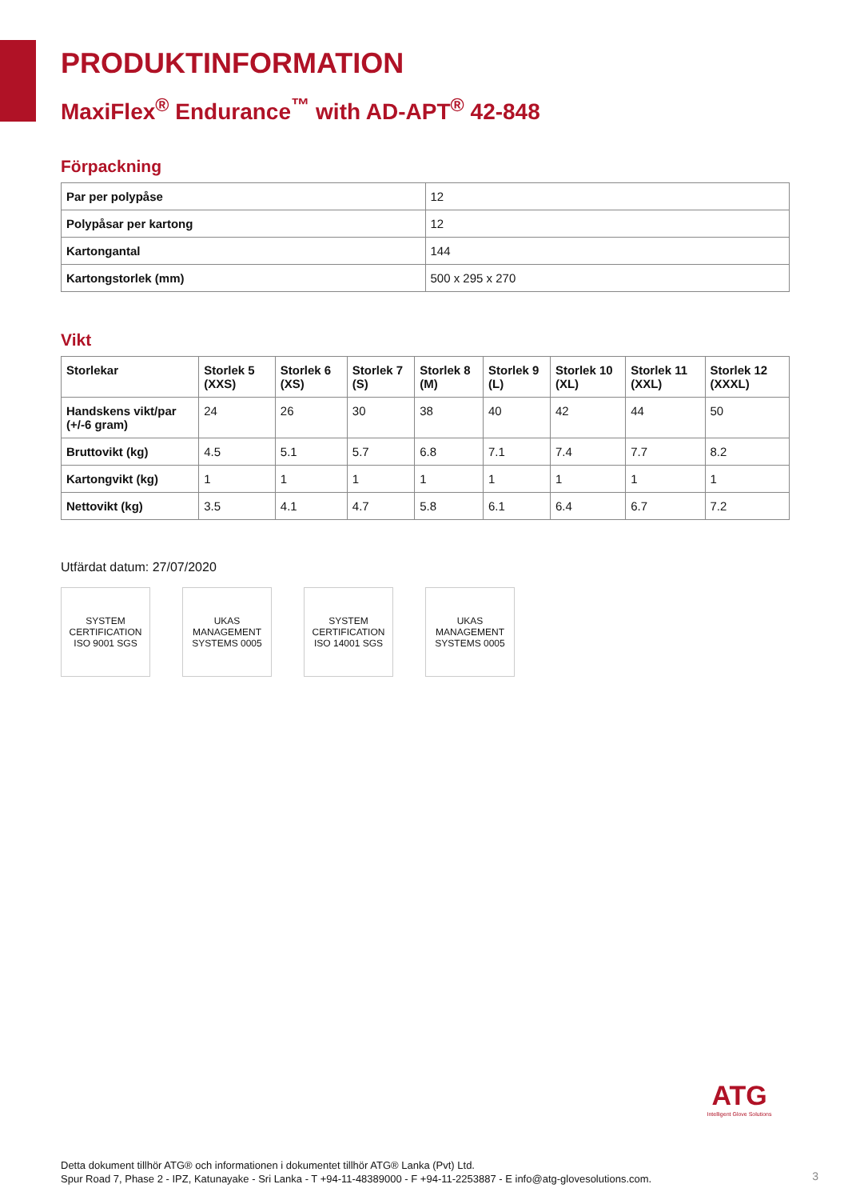PRODUKTINFORMATION
MaxiFlex<sup>®</sup> Endurance<sup>™</sup> with AD-APT<sup>®</sup> 42-848
Förpackning
| Par per polypåse | 12 |
| Polypåsar per kartong | 12 |
| Kartongantal | 144 |
| Kartongstorlek (mm) | 500 x 295 x 270 |
Vikt
| Storlekar | Storlek 5 (XXS) | Storlek 6 (XS) | Storlek 7 (S) | Storlek 8 (M) | Storlek 9 (L) | Storlek 10 (XL) | Storlek 11 (XXL) | Storlek 12 (XXXL) |
| --- | --- | --- | --- | --- | --- | --- | --- | --- |
| Handskens vikt/par (+/-6 gram) | 24 | 26 | 30 | 38 | 40 | 42 | 44 | 50 |
| Bruttovikt (kg) | 4.5 | 5.1 | 5.7 | 6.8 | 7.1 | 7.4 | 7.7 | 8.2 |
| Kartongvikt (kg) | 1 | 1 | 1 | 1 | 1 | 1 | 1 | 1 |
| Nettovikt (kg) | 3.5 | 4.1 | 4.7 | 5.8 | 6.1 | 6.4 | 6.7 | 7.2 |
Utfärdat datum: 27/07/2020
SYSTEM CERTIFICATION ISO 9001 SGS
UKAS MANAGEMENT SYSTEMS 0005
SYSTEM CERTIFICATION ISO 14001 SGS
UKAS MANAGEMENT SYSTEMS 0005
ATG
Intelligent Glove Solutions
Detta dokument tillhör ATG® och informationen i dokumentet tillhör ATG® Lanka (Pvt) Ltd.
Spur Road 7, Phase 2 - IPZ, Katunayake - Sri Lanka - T +94-11-48389000 - F +94-11-2253887 - E info@atg-glovesolutions.com.
3